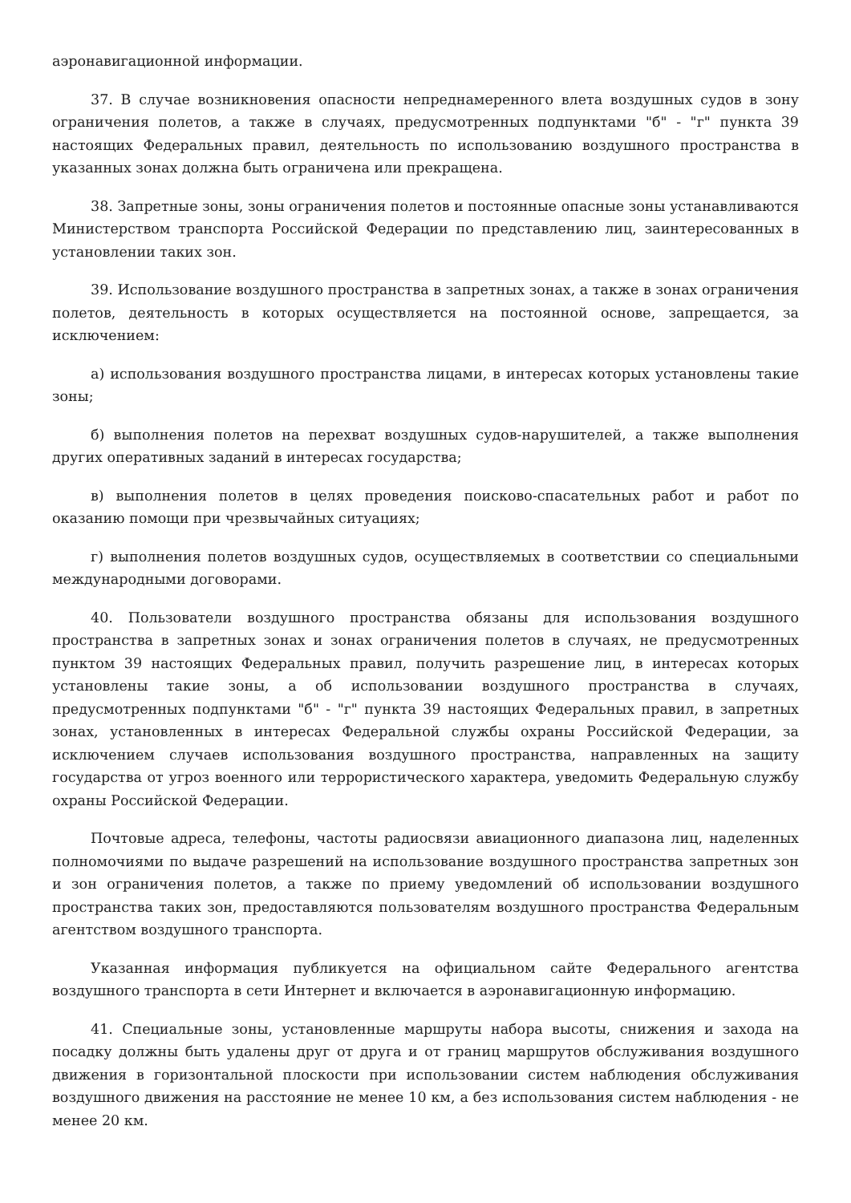аэронавигационной информации.
37. В случае возникновения опасности непреднамеренного влета воздушных судов в зону ограничения полетов, а также в случаях, предусмотренных подпунктами "б" - "г" пункта 39 настоящих Федеральных правил, деятельность по использованию воздушного пространства в указанных зонах должна быть ограничена или прекращена.
38. Запретные зоны, зоны ограничения полетов и постоянные опасные зоны устанавливаются Министерством транспорта Российской Федерации по представлению лиц, заинтересованных в установлении таких зон.
39. Использование воздушного пространства в запретных зонах, а также в зонах ограничения полетов, деятельность в которых осуществляется на постоянной основе, запрещается, за исключением:
а) использования воздушного пространства лицами, в интересах которых установлены такие зоны;
б) выполнения полетов на перехват воздушных судов-нарушителей, а также выполнения других оперативных заданий в интересах государства;
в) выполнения полетов в целях проведения поисково-спасательных работ и работ по оказанию помощи при чрезвычайных ситуациях;
г) выполнения полетов воздушных судов, осуществляемых в соответствии со специальными международными договорами.
40. Пользователи воздушного пространства обязаны для использования воздушного пространства в запретных зонах и зонах ограничения полетов в случаях, не предусмотренных пунктом 39 настоящих Федеральных правил, получить разрешение лиц, в интересах которых установлены такие зоны, а об использовании воздушного пространства в случаях, предусмотренных подпунктами "б" - "г" пункта 39 настоящих Федеральных правил, в запретных зонах, установленных в интересах Федеральной службы охраны Российской Федерации, за исключением случаев использования воздушного пространства, направленных на защиту государства от угроз военного или террористического характера, уведомить Федеральную службу охраны Российской Федерации.
Почтовые адреса, телефоны, частоты радиосвязи авиационного диапазона лиц, наделенных полномочиями по выдаче разрешений на использование воздушного пространства запретных зон и зон ограничения полетов, а также по приему уведомлений об использовании воздушного пространства таких зон, предоставляются пользователям воздушного пространства Федеральным агентством воздушного транспорта.
Указанная информация публикуется на официальном сайте Федерального агентства воздушного транспорта в сети Интернет и включается в аэронавигационную информацию.
41. Специальные зоны, установленные маршруты набора высоты, снижения и захода на посадку должны быть удалены друг от друга и от границ маршрутов обслуживания воздушного движения в горизонтальной плоскости при использовании систем наблюдения обслуживания воздушного движения на расстояние не менее 10 км, а без использования систем наблюдения - не менее 20 км.